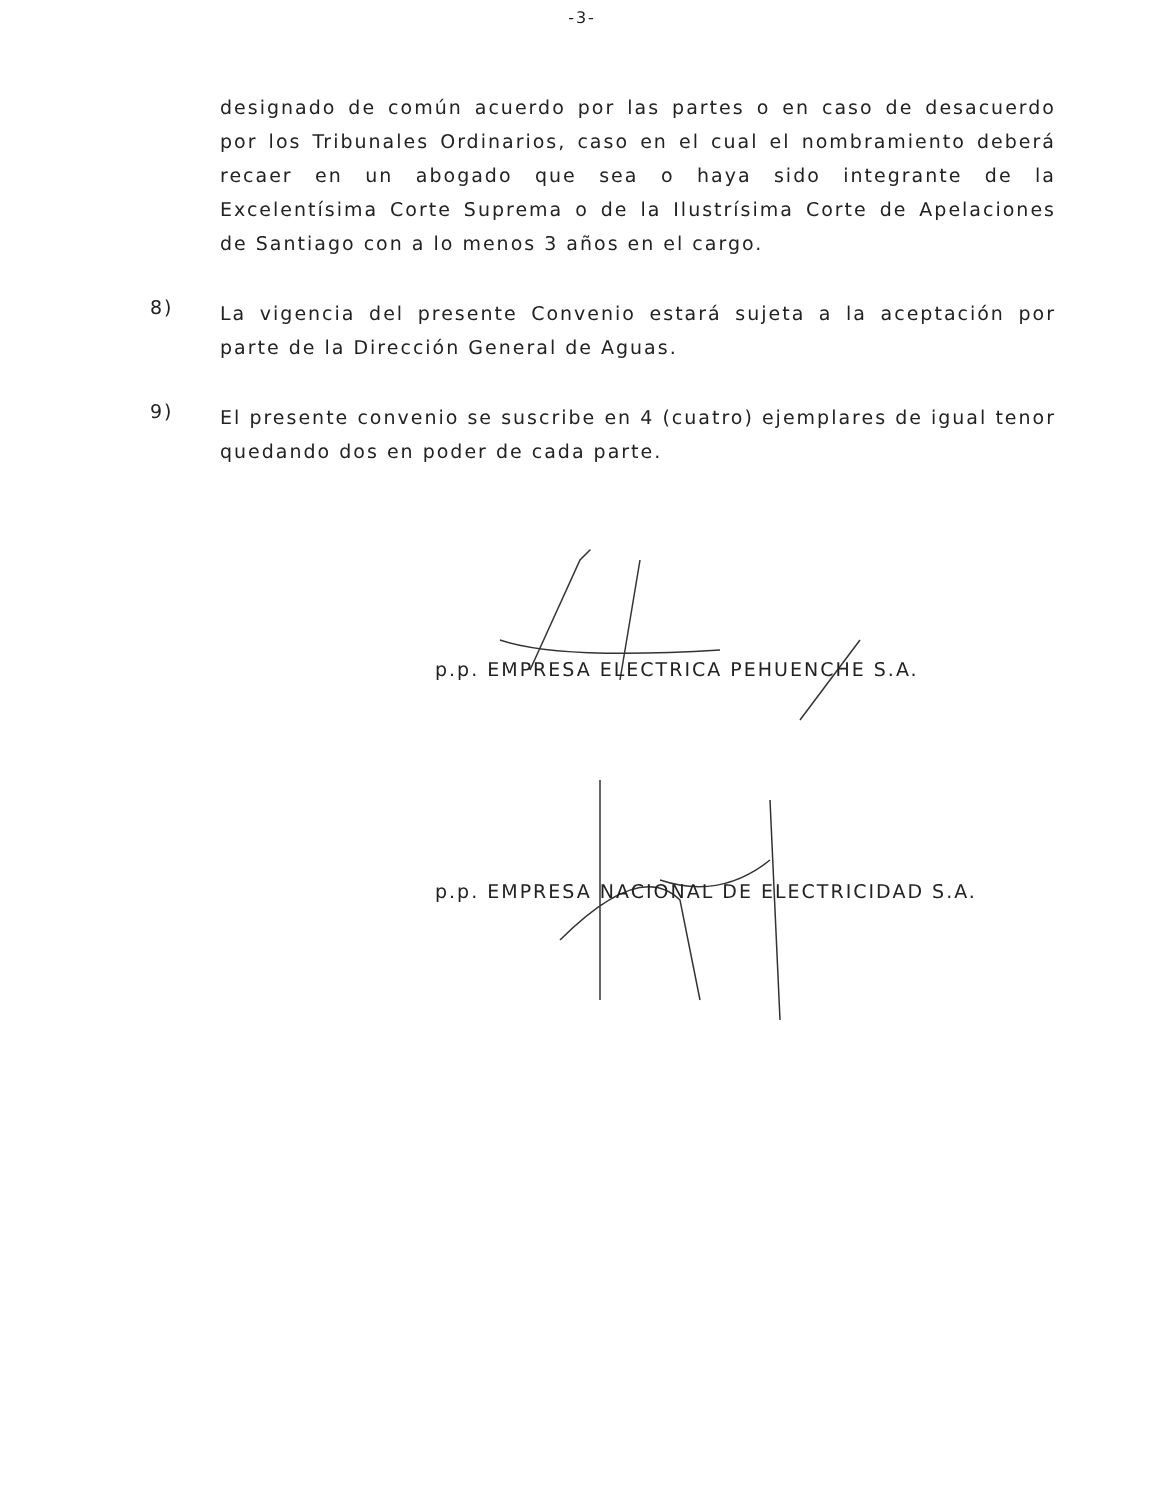-3-
designado de común acuerdo por las partes o en caso de desacuerdo por los Tribunales Ordinarios, caso en el cual el nombramiento deberá recaer en un abogado que sea o haya sido integrante de la Excelentísima Corte Suprema o de la Ilustrísima Corte de Apelaciones de Santiago con a lo menos 3 años en el cargo.
8)
La vigencia del presente Convenio estará sujeta a la aceptación por parte de la Dirección General de Aguas.
9)
El presente convenio se suscribe en 4 (cuatro) ejemplares de igual tenor quedando dos en poder de cada parte.
p.p. EMPRESA ELECTRICA PEHUENCHE S.A.
p.p. EMPRESA NACIONAL DE ELECTRICIDAD S.A.